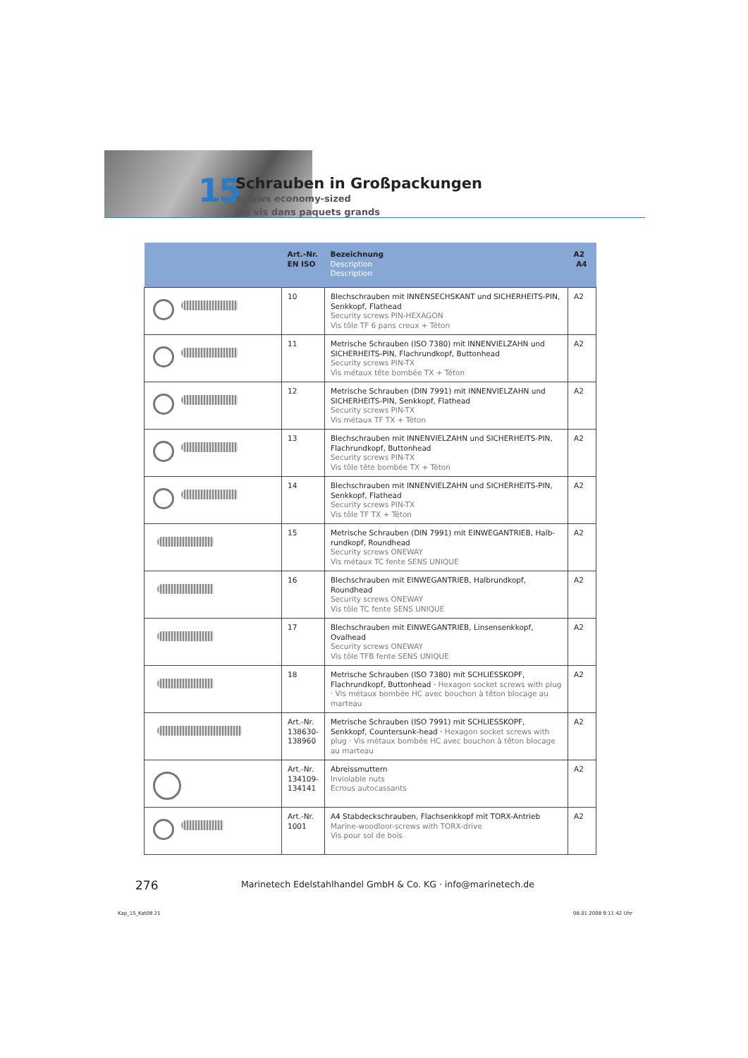15
Schrauben in Großpackungen
screws economy-sized
les vis dans paquets grands
| | Art.-Nr. EN ISO | Bezeichnung Description Description | A2 A4 |
| --- | --- | --- | --- |
| | 10 | Blechschrauben mit INNENSECHSKANT und SICHERHEITS-PIN, Senkkopf, Flathead Security screws PIN-HEXAGON Vis tôle TF 6 pans creux + Téton | A2 |
| | 11 | Metrische Schrauben (ISO 7380) mit INNENVIELZAHN und SICHERHEITS-PIN, Flachrundkopf, Buttonhead Security screws PIN-TX Vis métaux tête bombée TX + Téton | A2 |
| | 12 | Metrische Schrauben (DIN 7991) mit INNENVIELZAHN und SICHERHEITS-PIN, Senkkopf, Flathead Security screws PIN-TX Vis métaux TF TX + Téton | A2 |
| | 13 | Blechschrauben mit INNENVIELZAHN und SICHERHEITS-PIN, Flachrundkopf, Buttonhead Security screws PIN-TX Vis tôle tête bombée TX + Téton | A2 |
| | 14 | Blechschrauben mit INNENVIELZAHN und SICHERHEITS-PIN, Senkkopf, Flathead Security screws PIN-TX Vis tôle TF TX + Téton | A2 |
| | 15 | Metrische Schrauben (DIN 7991) mit EINWEGANTRIEB, Halb-rundkopf, Roundhead Security screws ONEWAY Vis métaux TC fente SENS UNIQUE | A2 |
| | 16 | Blechschrauben mit EINWEGANTRIEB, Halbrundkopf, Roundhead Security screws ONEWAY Vis tôle TC fente SENS UNIQUE | A2 |
| | 17 | Blechschrauben mit EINWEGANTRIEB, Linsensenkkopf, Ovalhead Security screws ONEWAY Vis tôle TFB fente SENS UNIQUE | A2 |
| | 18 | Metrische Schrauben (ISO 7380) mit SCHLIESSKOPF, Flachrundkopf, Buttonhead · Hexagon socket screws with plug · Vis métaux bombée HC avec bouchon à têton blocage au marteau | A2 |
| | Art.-Nr. 138630- 138960 | Metrische Schrauben (ISO 7991) mit SCHLIESSKOPF, Senkkopf, Countersunk-head · Hexagon socket screws with plug · Vis métaux bombée HC avec bouchon à têton blocage au marteau | A2 |
| | Art.-Nr. 134109- 134141 | Abreissmuttern Inviolable nuts Ecrous autocassants | A2 |
| | Art.-Nr. 1001 | A4 Stabdeckschrauben, Flachsenkkopf mit TORX-Antrieb Marine-woodloor-screws with TORX-drive Vis pour sol de bois | A2 |
276
Marinetech Edelstahlhandel GmbH & Co. KG · info@marinetech.de
Kap_15_Kat08 21 08.01.2008 9:11:42 Uhr